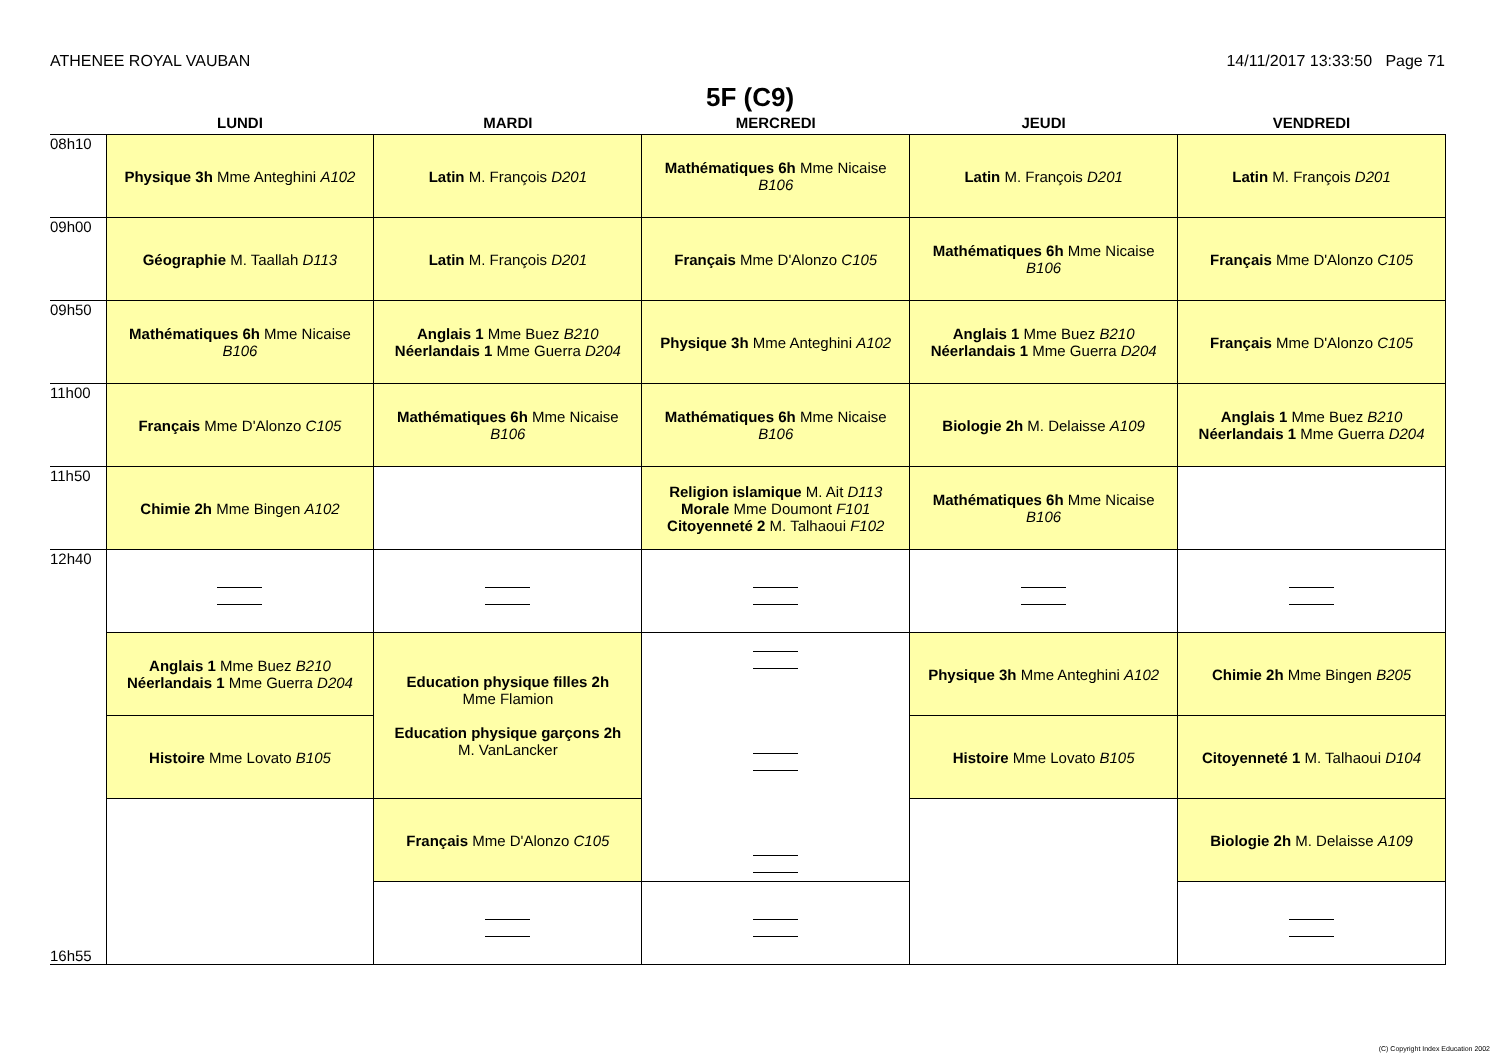ATHENEE ROYAL VAUBAN 14/11/2017 13:33:50 Page 71
5F (C9)
| | LUNDI | MARDI | MERCREDI | JEUDI | VENDREDI |
| --- | --- | --- | --- | --- | --- |
| 08h10 | Physique 3h Mme Anteghini A102 | Latin M. François D201 | Mathématiques 6h Mme Nicaise B106 | Latin M. François D201 | Latin M. François D201 |
| 09h00 | Géographie M. Taallah D113 | Latin M. François D201 | Français Mme D'Alonzo C105 | Mathématiques 6h Mme Nicaise B106 | Français Mme D'Alonzo C105 |
| 09h50 | Mathématiques 6h Mme Nicaise B106 | Anglais 1 Mme Buez B210 Néerlandais 1 Mme Guerra D204 | Physique 3h Mme Anteghini A102 | Anglais 1 Mme Buez B210 Néerlandais 1 Mme Guerra D204 | Français Mme D'Alonzo C105 |
| 11h00 | Français Mme D'Alonzo C105 | Mathématiques 6h Mme Nicaise B106 | Mathématiques 6h Mme Nicaise B106 | Biologie 2h M. Delaisse A109 | Anglais 1 Mme Buez B210 Néerlandais 1 Mme Guerra D204 |
| 11h50 | Chimie 2h Mme Bingen A102 | | Religion islamique M. Ait D113 Morale Mme Doumont F101 Citoyenneté 2 M. Talhaoui F102 | Mathématiques 6h Mme Nicaise B106 | |
| 12h40 | | | | | |
| | Anglais 1 Mme Buez B210 Néerlandais 1 Mme Guerra D204 | Education physique filles 2h Mme Flamion Education physique garçons 2h M. VanLancker | | Physique 3h Mme Anteghini A102 | Chimie 2h Mme Bingen B205 |
| | Histoire Mme Lovato B105 | | | Histoire Mme Lovato B105 | Citoyenneté 1 M. Talhaoui D104 |
| | | Français Mme D'Alonzo C105 | | | Biologie 2h M. Delaisse A109 |
| 16h55 | | | | | |
(C) Copyright Index Education 2002